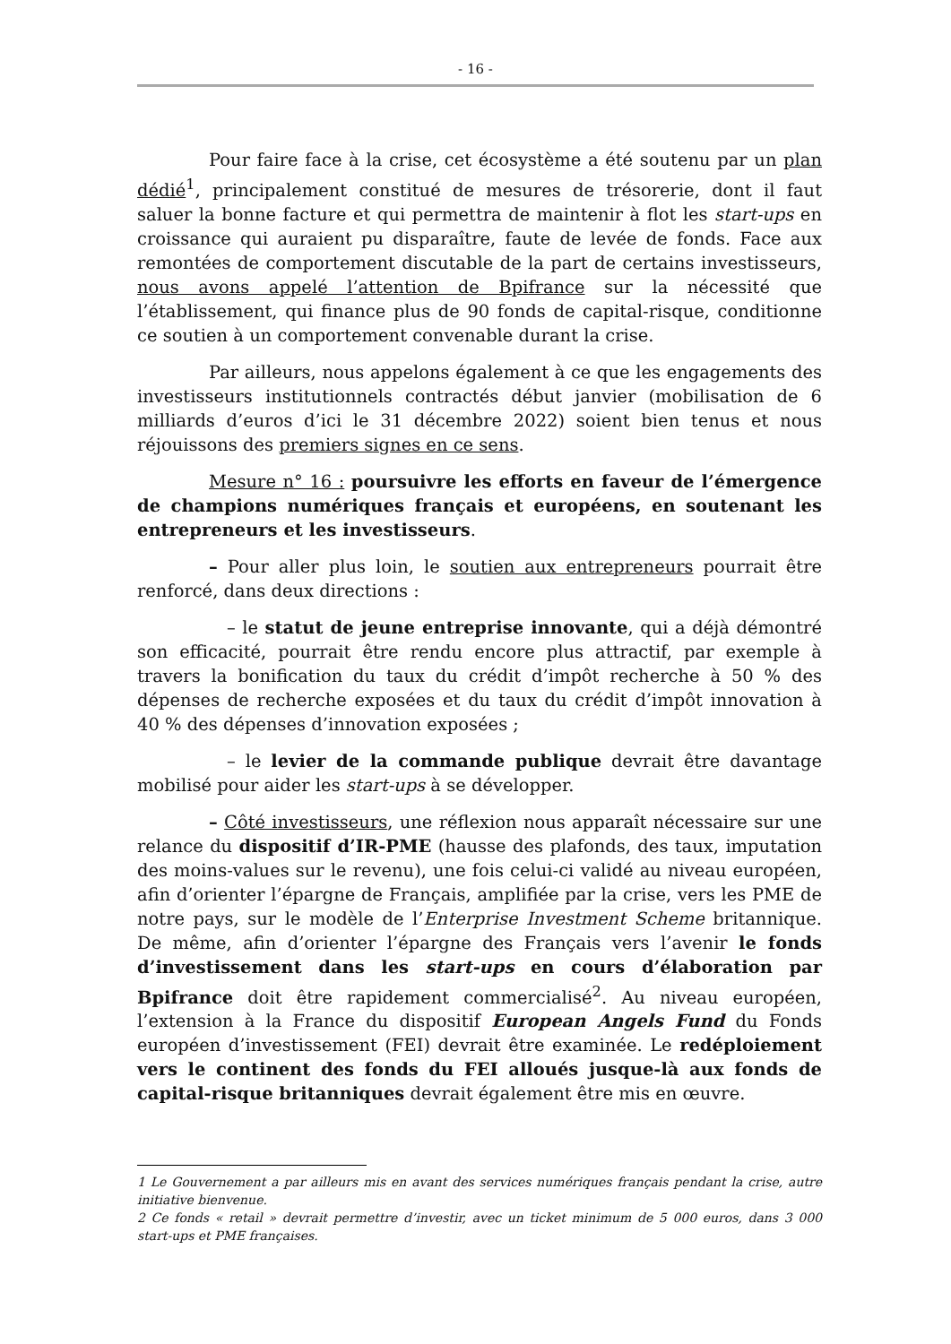- 16 -
Pour faire face à la crise, cet écosystème a été soutenu par un plan dédié<sup>1</sup>, principalement constitué de mesures de trésorerie, dont il faut saluer la bonne facture et qui permettra de maintenir à flot les start-ups en croissance qui auraient pu disparaître, faute de levée de fonds. Face aux remontées de comportement discutable de la part de certains investisseurs, nous avons appelé l’attention de Bpifrance sur la nécessité que l’établissement, qui finance plus de 90 fonds de capital-risque, conditionne ce soutien à un comportement convenable durant la crise.
Par ailleurs, nous appelons également à ce que les engagements des investisseurs institutionnels contractés début janvier (mobilisation de 6 milliards d’euros d’ici le 31 décembre 2022) soient bien tenus et nous réjouissons des premiers signes en ce sens.
Mesure n° 16 : poursuivre les efforts en faveur de l’émergence de champions numériques français et européens, en soutenant les entrepreneurs et les investisseurs.
– Pour aller plus loin, le soutien aux entrepreneurs pourrait être renforcé, dans deux directions :
– le statut de jeune entreprise innovante, qui a déjà démontré son efficacité, pourrait être rendu encore plus attractif, par exemple à travers la bonification du taux du crédit d’impôt recherche à 50 % des dépenses de recherche exposées et du taux du crédit d’impôt innovation à 40 % des dépenses d’innovation exposées ;
– le levier de la commande publique devrait être davantage mobilisé pour aider les start-ups à se développer.
– Côté investisseurs, une réflexion nous apparaît nécessaire sur une relance du dispositif d’IR-PME (hausse des plafonds, des taux, imputation des moins-values sur le revenu), une fois celui-ci validé au niveau européen, afin d’orienter l’épargne de Français, amplifiée par la crise, vers les PME de notre pays, sur le modèle de l’Enterprise Investment Scheme britannique. De même, afin d’orienter l’épargne des Français vers l’avenir le fonds d’investissement dans les start-ups en cours d’élaboration par Bpifrance doit être rapidement commercialisé<sup>2</sup>. Au niveau européen, l’extension à la France du dispositif European Angels Fund du Fonds européen d’investissement (FEI) devrait être examinée. Le redéploiement vers le continent des fonds du FEI alloués jusque-là aux fonds de capital-risque britanniques devrait également être mis en œuvre.
1 Le Gouvernement a par ailleurs mis en avant des services numériques français pendant la crise, autre initiative bienvenue.
2 Ce fonds « retail » devrait permettre d’investir, avec un ticket minimum de 5 000 euros, dans 3 000 start-ups et PME françaises.